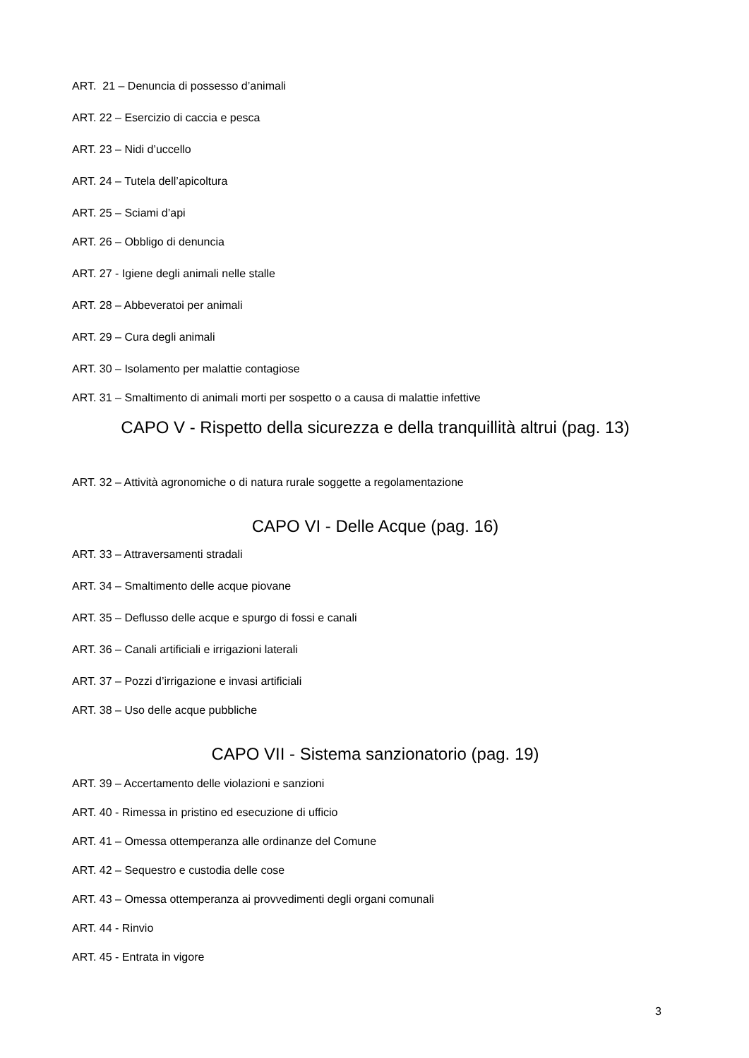ART. 21 – Denuncia di possesso d’animali
ART. 22 – Esercizio di caccia e pesca
ART. 23 – Nidi d’uccello
ART. 24 – Tutela dell’apicoltura
ART. 25 – Sciami d’api
ART. 26 – Obbligo di denuncia
ART. 27 - Igiene degli animali nelle stalle
ART. 28 – Abbeveratoi per animali
ART. 29 – Cura degli animali
ART. 30 – Isolamento per malattie contagiose
ART. 31 – Smaltimento di animali morti per sospetto o a causa di malattie infettive
CAPO V - Rispetto della sicurezza e della tranquillità altrui (pag. 13)
ART. 32 – Attività agronomiche o di natura rurale soggette a regolamentazione
CAPO VI - Delle Acque (pag. 16)
ART. 33 – Attraversamenti stradali
ART. 34 – Smaltimento delle acque piovane
ART. 35 – Deflusso delle acque e spurgo di fossi e canali
ART. 36 – Canali artificiali e irrigazioni laterali
ART. 37 – Pozzi d’irrigazione e invasi artificiali
ART. 38 – Uso delle acque pubbliche
CAPO VII - Sistema sanzionatorio (pag. 19)
ART. 39 – Accertamento delle violazioni e sanzioni
ART. 40 - Rimessa in pristino ed esecuzione di ufficio
ART. 41 – Omessa ottemperanza alle ordinanze del Comune
ART. 42 – Sequestro e custodia delle cose
ART. 43 – Omessa ottemperanza ai provvedimenti degli organi comunali
ART. 44 - Rinvio
ART. 45 - Entrata in vigore
3